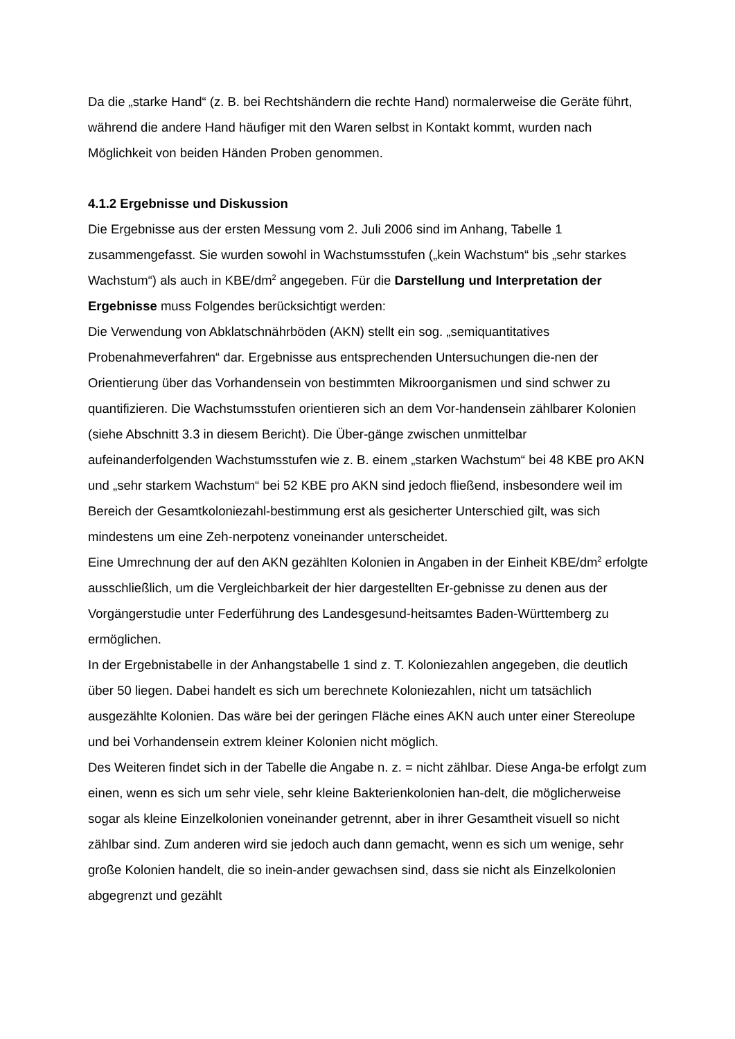Da die „starke Hand“ (z. B. bei Rechtshändern die rechte Hand) normalerweise die Geräte führt, während die andere Hand häufiger mit den Waren selbst in Kontakt kommt, wurden nach Möglichkeit von beiden Händen Proben genommen.
4.1.2 Ergebnisse und Diskussion
Die Ergebnisse aus der ersten Messung vom 2. Juli 2006 sind im Anhang, Tabelle 1 zusammengefasst. Sie wurden sowohl in Wachstumsstufen („kein Wachstum“ bis „sehr starkes Wachstum“) als auch in KBE/dm<sup>2</sup> angegeben. Für die Darstellung und Interpretation der Ergebnisse muss Folgendes berücksichtigt werden:
Die Verwendung von Abklatschnährböden (AKN) stellt ein sog. „semiquantitatives Probenahmeverfahren“ dar. Ergebnisse aus entsprechenden Untersuchungen die-nen der Orientierung über das Vorhandensein von bestimmten Mikroorganismen und sind schwer zu quantifizieren. Die Wachstumsstufen orientieren sich an dem Vor-handensein zählbarer Kolonien (siehe Abschnitt 3.3 in diesem Bericht). Die Über-gänge zwischen unmittelbar aufeinanderfolgenden Wachstumsstufen wie z. B. einem „starken Wachstum“ bei 48 KBE pro AKN und „sehr starkem Wachstum“ bei 52 KBE pro AKN sind jedoch fließend, insbesondere weil im Bereich der Gesamtkoloniezahl-bestimmung erst als gesicherter Unterschied gilt, was sich mindestens um eine Zeh-nerpotenz voneinander unterscheidet.
Eine Umrechnung der auf den AKN gezählten Kolonien in Angaben in der Einheit KBE/dm<sup>2</sup> erfolgte ausschließlich, um die Vergleichbarkeit der hier dargestellten Er-gebnisse zu denen aus der Vorgängerstudie unter Federführung des Landesgesund-heitsamtes Baden-Württemberg zu ermöglichen.
In der Ergebnistabelle in der Anhangstabelle 1 sind z. T. Koloniezahlen angegeben, die deutlich über 50 liegen. Dabei handelt es sich um berechnete Koloniezahlen, nicht um tatsächlich ausgezählte Kolonien. Das wäre bei der geringen Fläche eines AKN auch unter einer Stereolupe und bei Vorhandensein extrem kleiner Kolonien nicht möglich.
Des Weiteren findet sich in der Tabelle die Angabe n. z. = nicht zählbar. Diese Anga-be erfolgt zum einen, wenn es sich um sehr viele, sehr kleine Bakterienkolonien han-delt, die möglicherweise sogar als kleine Einzelkolonien voneinander getrennt, aber in ihrer Gesamtheit visuell so nicht zählbar sind. Zum anderen wird sie jedoch auch dann gemacht, wenn es sich um wenige, sehr große Kolonien handelt, die so inein-ander gewachsen sind, dass sie nicht als Einzelkolonien abgegrenzt und gezählt